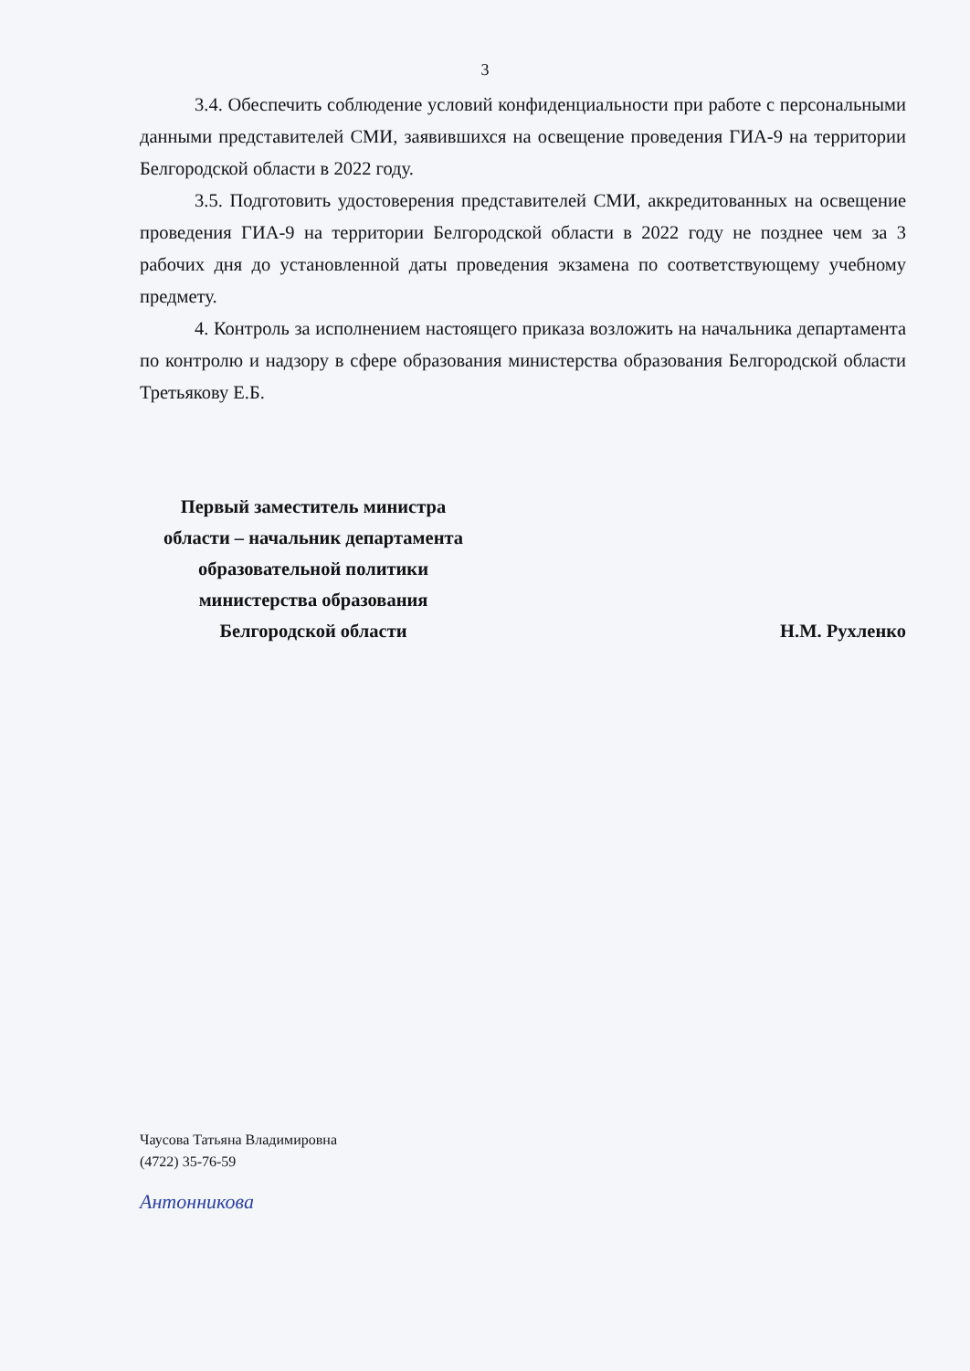3
3.4. Обеспечить соблюдение условий конфиденциальности при работе с персональными данными представителей СМИ, заявившихся на освещение проведения ГИА-9 на территории Белгородской области в 2022 году.
3.5. Подготовить удостоверения представителей СМИ, аккредитованных на освещение проведения ГИА-9 на территории Белгородской области в 2022 году не позднее чем за 3 рабочих дня до установленной даты проведения экзамена по соответствующему учебному предмету.
4. Контроль за исполнением настоящего приказа возложить на начальника департамента по контролю и надзору в сфере образования министерства образования Белгородской области Третьякову Е.Б.
Первый заместитель министра
области – начальник департамента
образовательной политики
министерства образования
Белгородской области
Н.М. Рухленко
Чаусова Татьяна Владимировна
(4722) 35-76-59
Антонникова